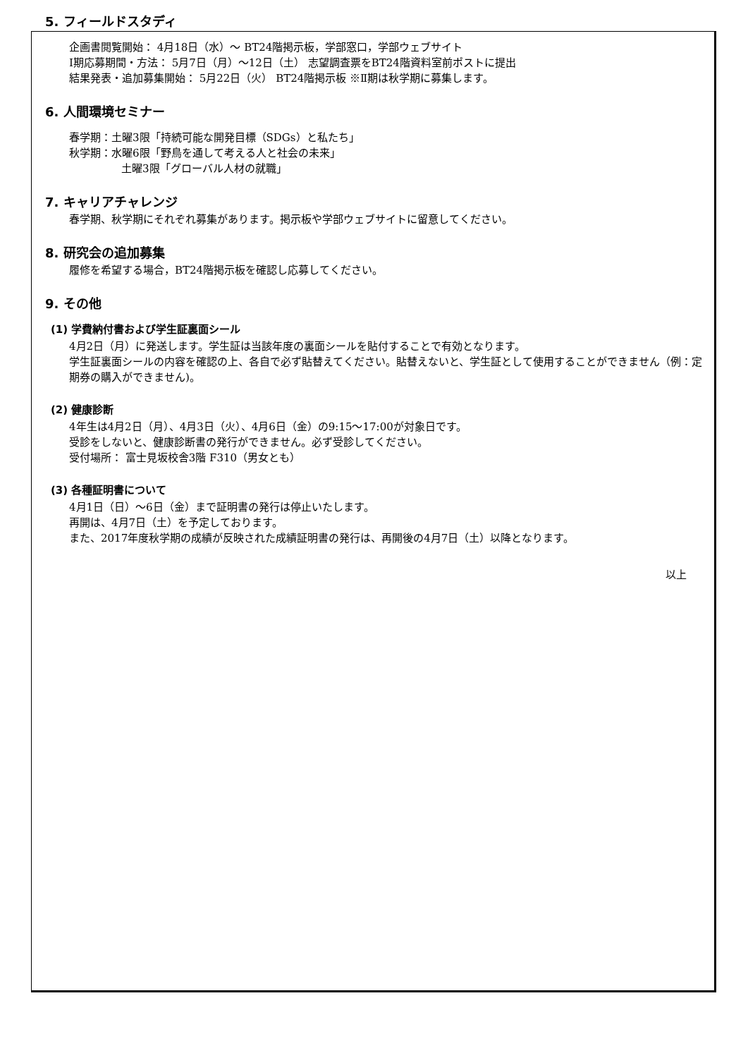5. フィールドスタディ
企画書閲覧開始： 4月18日（水）～ BT24階掲示板，学部窓口，学部ウェブサイト
Ⅰ期応募期間・方法： 5月7日（月）～12日（土） 志望調査票をBT24階資料室前ポストに提出
結果発表・追加募集開始： 5月22日（火） BT24階掲示板 ※Ⅱ期は秋学期に募集します。
6. 人間環境セミナー
春学期：土曜3限「持続可能な開発目標（SDGs）と私たち」
秋学期：水曜6限「野鳥を通して考える人と社会の未来」
土曜3限「グローバル人材の就職」
7. キャリアチャレンジ
春学期、秋学期にそれぞれ募集があります。掲示板や学部ウェブサイトに留意してください。
8. 研究会の追加募集
履修を希望する場合，BT24階掲示板を確認し応募してください。
9. その他
(1) 学費納付書および学生証裏面シール
4月2日（月）に発送します。学生証は当該年度の裏面シールを貼付することで有効となります。
学生証裏面シールの内容を確認の上、各自で必ず貼替えてください。貼替えないと、学生証として使用することができません（例：定期券の購入ができません)。
(2) 健康診断
4年生は4月2日（月）、4月3日（火）、4月6日（金）の9:15～17:00が対象日です。
受診をしないと、健康診断書の発行ができません。必ず受診してください。
受付場所： 富士見坂校舎3階 F310（男女とも）
(3) 各種証明書について
4月1日（日）～6日（金）まで証明書の発行は停止いたします。
再開は、4月7日（土）を予定しております。
また、2017年度秋学期の成績が反映された成績証明書の発行は、再開後の4月7日（土）以降となります。
以上